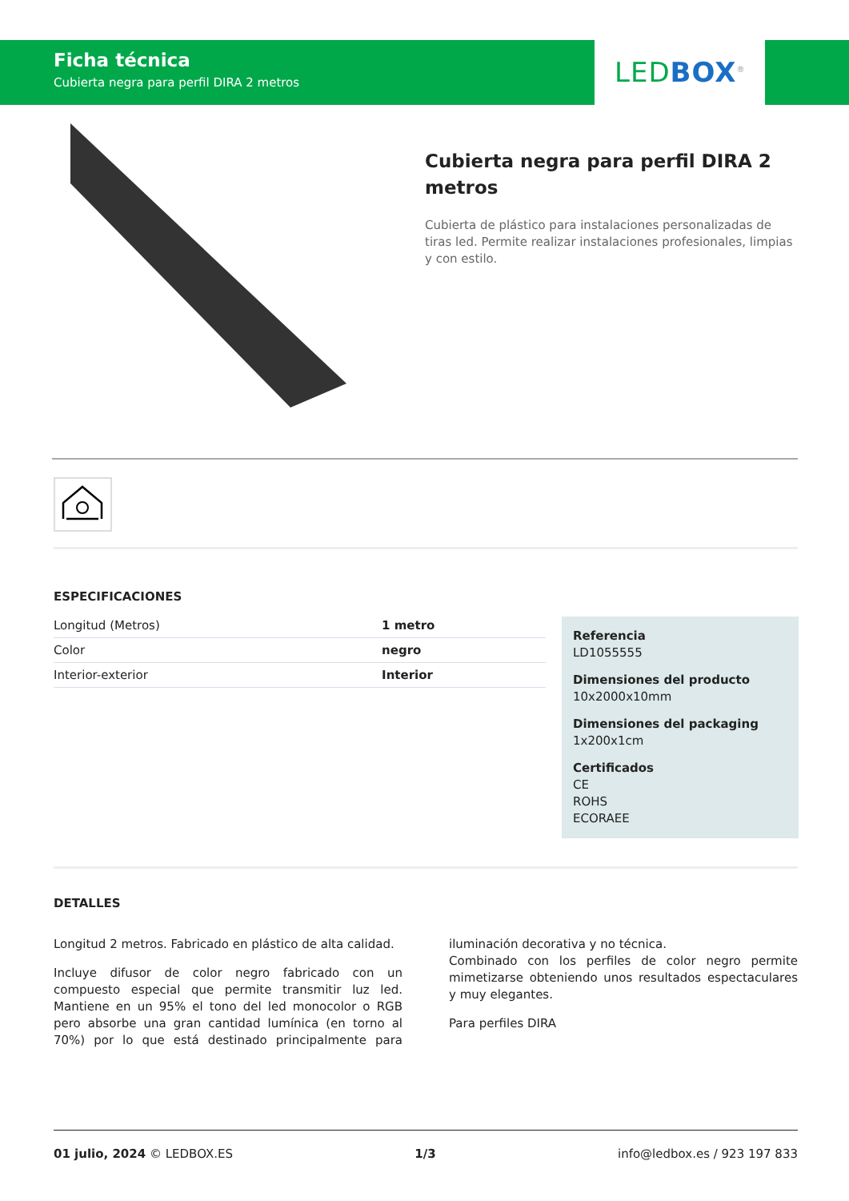Ficha técnica
Cubierta negra para perfil DIRA 2 metros
LED BOX<sup>®</sup>
Cubierta negra para perfil DIRA 2 metros
Cubierta de plástico para instalaciones personalizadas de tiras led. Permite realizar instalaciones profesionales, limpias y con estilo.
ESPECIFICACIONES
| Longitud (Metros) | 1 metro |
| Color | negro |
| Interior-exterior | Interior |
Referencia
LD1055555
Dimensiones del producto
10x2000x10mm
Dimensiones del packaging
1x200x1cm
Certificados
CE
ROHS
ECORAEE
DETALLES
Longitud 2 metros. Fabricado en plástico de alta calidad.
Incluye difusor de color negro fabricado con un compuesto especial que permite transmitir luz led. Mantiene en un 95% el tono del led monocolor o RGB pero absorbe una gran cantidad lumínica (en torno al 70%) por lo que está destinado principalmente para iluminación decorativa y no técnica.
Combinado con los perfiles de color negro permite mimetizarse obteniendo unos resultados espectaculares y muy elegantes.
Para perfiles DIRA
01 julio, 2024 © LEDBOX.ES 1/3 info@ledbox.es / 923 197 833